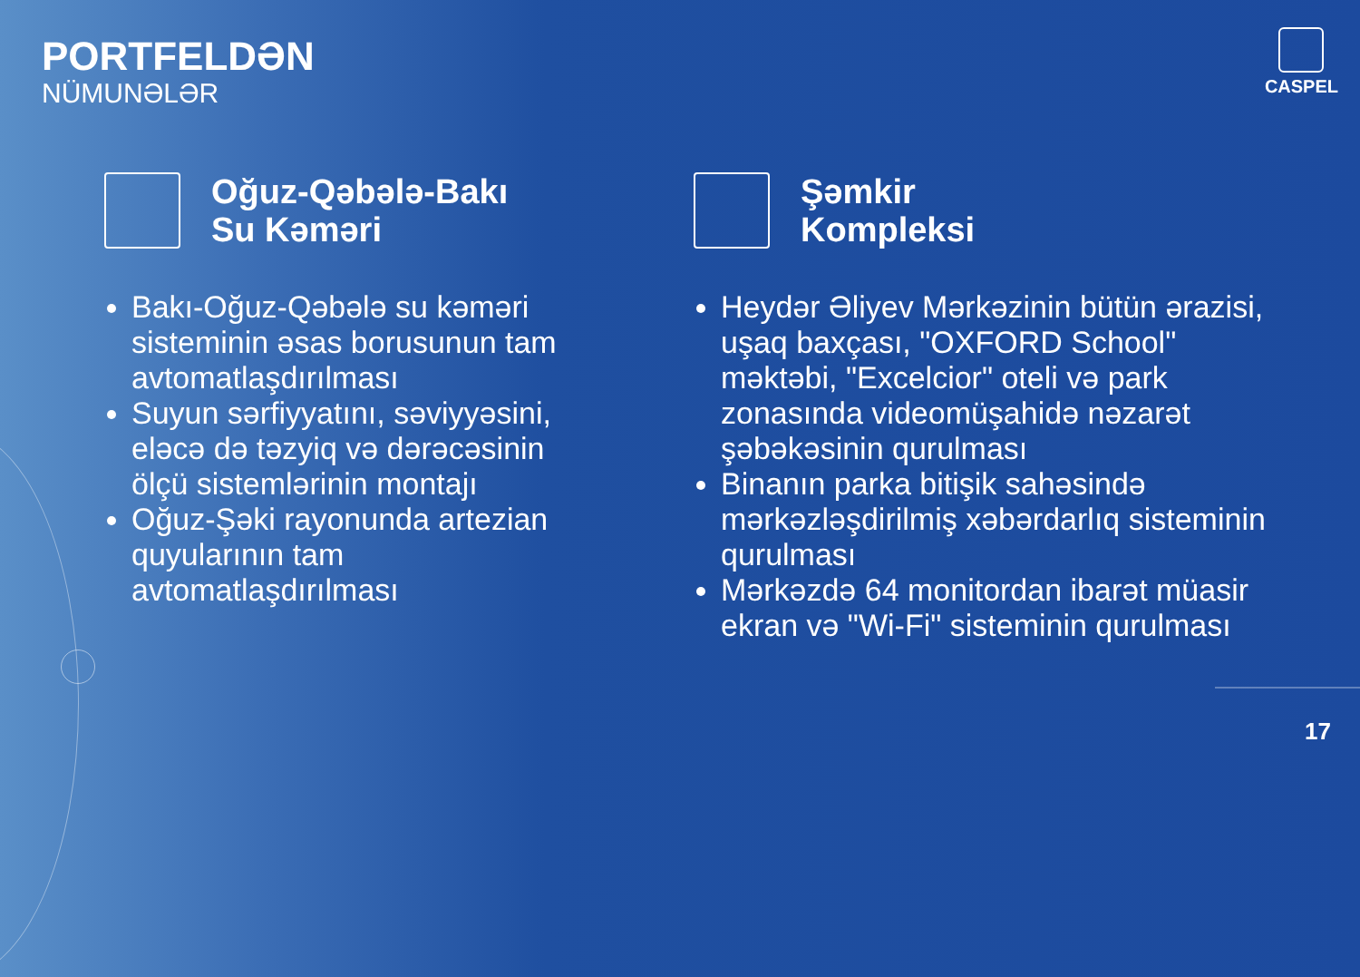PORTFELDƏN
NÜMUNƏLƏR
CASPEL
Oğuz-Qəbələ-Bakı
Su Kəməri
Bakı-Oğuz-Qəbələ su kəməri sisteminin əsas borusunun tam avtomatlaşdırılması
Suyun sərfiyyatını, səviyyəsini, eləcə də təzyiq və dərəcəsinin ölçü sistemlərinin montajı
Oğuz-Şəki rayonunda artezian quyularının tam avtomatlaşdırılması
Şəmkir
Kompleksi
Heydər Əliyev Mərkəzinin bütün ərazisi, uşaq baxçası, "OXFORD School" məktəbi, "Excelcior" oteli və park zonasında videomüşahidə nəzarət şəbəkəsinin qurulması
Binanın parka bitişik sahəsində mərkəzləşdirilmiş xəbərdarlıq sisteminin qurulması
Mərkəzdə 64 monitordan ibarət müasir ekran və "Wi-Fi" sisteminin qurulması
17